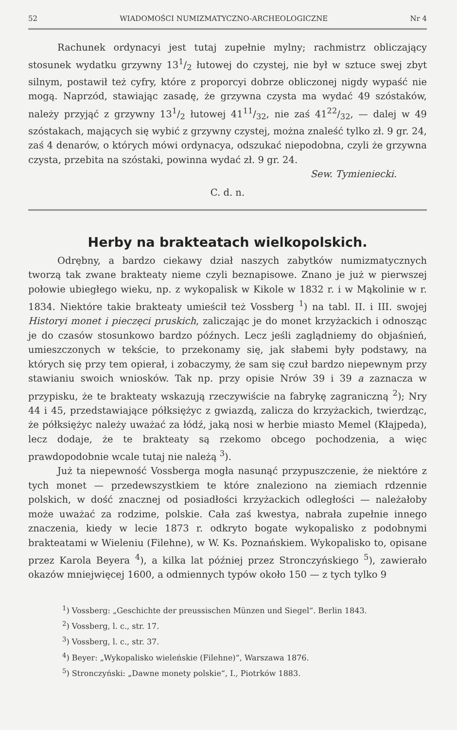52 WIADOMOŚCI NUMIZMATYCZNO-ARCHEOLOGICZNE Nr 4
Rachunek ordynacyi jest tutaj zupełnie mylny; rachmistrz obliczający stosunek wydatku grzywny 131/2 łutowej do czystej, nie był w sztuce swej zbyt silnym, postawił też cyfry, które z proporcyi dobrze obliczonej nigdy wypaść nie mogą. Naprzód, stawiając zasadę, że grzywna czysta ma wydać 49 szóstaków, należy przyjąć z grzywny 131/2 łutowej 4111/32, nie zaś 4122/32, — dalej w 49 szóstakach, mających się wybić z grzywny czystej, można znaleść tylko zł. 9 gr. 24, zaś 4 denarów, o których mówi ordynacya, odszukać niepodobna, czyli że grzywna czysta, przebita na szóstaki, powinna wydać zł. 9 gr. 24.
Sew. Tymieniecki.
C. d. n.
Herby na brakteatach wielkopolskich.
Odrębny, a bardzo ciekawy dział naszych zabytków numizmatycznych tworzą tak zwane brakteaty nieme czyli beznapisowe. Znano je już w pierwszej połowie ubiegłego wieku, np. z wykopalisk w Kikole w 1832 r. i w Mąkolinie w r. 1834. Niektóre takie brakteaty umieścił też Vossberg <sup>1</sup>) na tabl. II. i III. swojej Historyi monet i pieczęci pruskich, zaliczając je do monet krzyżackich i odnosząc je do czasów stosunkowo bardzo późnych. Lecz jeśli zaglądniemy do objaśnień, umieszczonych w tekście, to przekonamy się, jak słabemi były podstawy, na których się przy tem opierał, i zobaczymy, że sam się czuł bardzo niepewnym przy stawianiu swoich wniosków. Tak np. przy opisie Nrów 39 i 39 a zaznacza w przypisku, że te brakteaty wskazują rzeczywiście na fabrykę zagraniczną <sup>2</sup>); Nry 44 i 45, przedstawiające półksiężyc z gwiazdą, zalicza do krzyżackich, twierdząc, że półksiężyc należy uważać za łódź, jaką nosi w herbie miasto Memel (Kłajpeda), lecz dodaje, że te brakteaty są rzekomo obcego pochodzenia, a więc prawdopodobnie wcale tutaj nie należą <sup>3</sup>).
Już ta niepewność Vossberga mogła nasunąć przypuszczenie, że niektóre z tych monet — przedewszystkiem te które znaleziono na ziemiach rdzennie polskich, w dość znacznej od posiadłości krzyżackich odległości — należałoby może uważać za rodzime, polskie. Cała zaś kwestya, nabrała zupełnie innego znaczenia, kiedy w lecie 1873 r. odkryto bogate wykopalisko z podobnymi brakteatami w Wieleniu (Filehne), w W. Ks. Poznańskiem. Wykopalisko to, opisane przez Karola Beyera <sup>4</sup>), a kilka lat później przez Stronczyńskiego <sup>5</sup>), zawierało okazów mniejwięcej 1600, a odmiennych typów około 150 — z tych tylko 9
<sup>1</sup>) Vossberg: „Geschichte der preussischen Münzen und Siegel“. Berlin 1843.
<sup>2</sup>) Vossberg, l. c., str. 17.
<sup>3</sup>) Vossberg, l. c., str. 37.
<sup>4</sup>) Beyer: „Wykopalisko wieleńskie (Filehne)“, Warszawa 1876.
<sup>5</sup>) Stronczyński: „Dawne monety polskie“, I., Piotrków 1883.